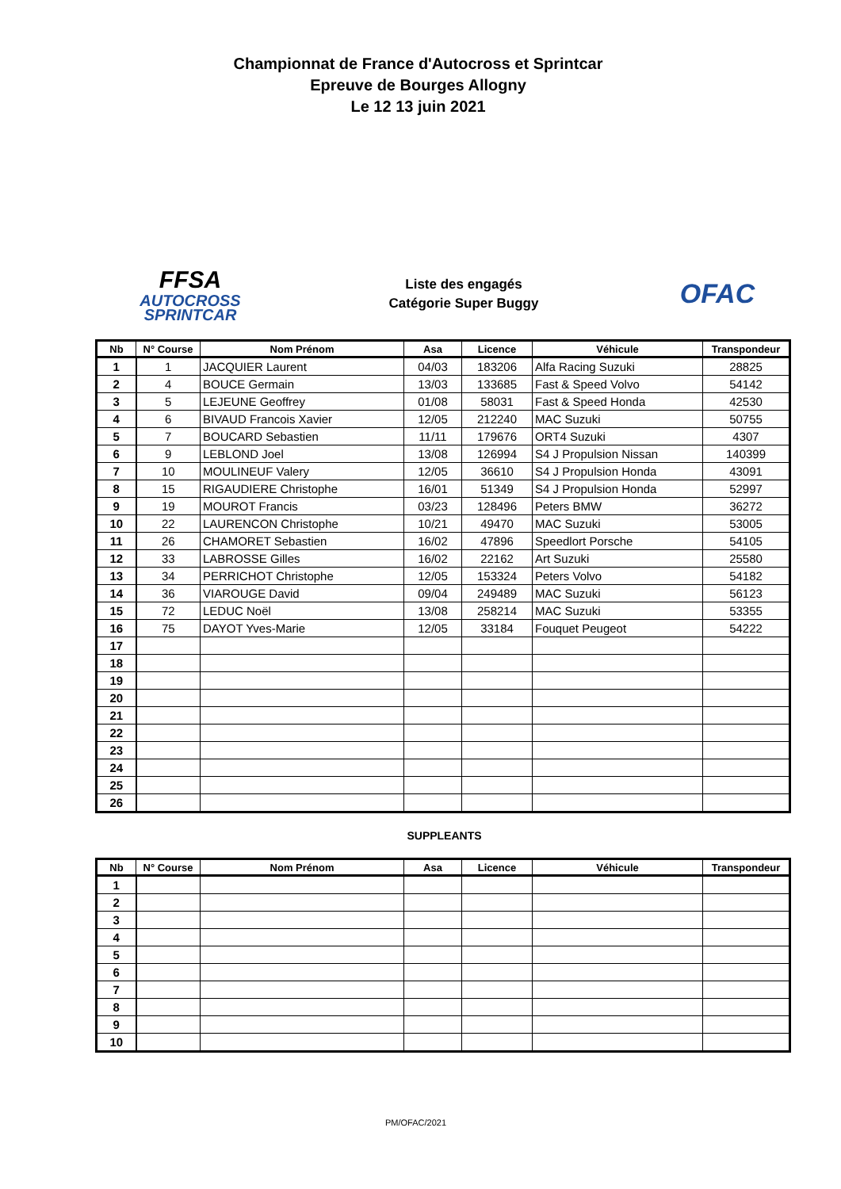Championnat de France d'Autocross et Sprintcar
Epreuve de Bourges Allogny
Le 12 13 juin 2021
FFSA
AUTOCROSS
SPRINTCAR
Liste des engagés
Catégorie Super Buggy
OFAC
| Nb | N° Course | Nom Prénom | Asa | Licence | Véhicule | Transpondeur |
| --- | --- | --- | --- | --- | --- | --- |
| 1 | 1 | JACQUIER Laurent | 04/03 | 183206 | Alfa Racing Suzuki | 28825 |
| 2 | 4 | BOUCE Germain | 13/03 | 133685 | Fast & Speed Volvo | 54142 |
| 3 | 5 | LEJEUNE Geoffrey | 01/08 | 58031 | Fast & Speed Honda | 42530 |
| 4 | 6 | BIVAUD Francois Xavier | 12/05 | 212240 | MAC Suzuki | 50755 |
| 5 | 7 | BOUCARD Sebastien | 11/11 | 179676 | ORT4 Suzuki | 4307 |
| 6 | 9 | LEBLOND Joel | 13/08 | 126994 | S4 J Propulsion Nissan | 140399 |
| 7 | 10 | MOULINEUF Valery | 12/05 | 36610 | S4 J Propulsion Honda | 43091 |
| 8 | 15 | RIGAUDIERE Christophe | 16/01 | 51349 | S4 J Propulsion Honda | 52997 |
| 9 | 19 | MOUROT Francis | 03/23 | 128496 | Peters BMW | 36272 |
| 10 | 22 | LAURENCON Christophe | 10/21 | 49470 | MAC Suzuki | 53005 |
| 11 | 26 | CHAMORET Sebastien | 16/02 | 47896 | Speedlort Porsche | 54105 |
| 12 | 33 | LABROSSE Gilles | 16/02 | 22162 | Art Suzuki | 25580 |
| 13 | 34 | PERRICHOT Christophe | 12/05 | 153324 | Peters Volvo | 54182 |
| 14 | 36 | VIAROUGE David | 09/04 | 249489 | MAC Suzuki | 56123 |
| 15 | 72 | LEDUC Noël | 13/08 | 258214 | MAC Suzuki | 53355 |
| 16 | 75 | DAYOT Yves-Marie | 12/05 | 33184 | Fouquet Peugeot | 54222 |
| 17 | | | | | | |
| 18 | | | | | | |
| 19 | | | | | | |
| 20 | | | | | | |
| 21 | | | | | | |
| 22 | | | | | | |
| 23 | | | | | | |
| 24 | | | | | | |
| 25 | | | | | | |
| 26 | | | | | | |
SUPPLEANTS
| Nb | N° Course | Nom Prénom | Asa | Licence | Véhicule | Transpondeur |
| --- | --- | --- | --- | --- | --- | --- |
| 1 | | | | | | |
| 2 | | | | | | |
| 3 | | | | | | |
| 4 | | | | | | |
| 5 | | | | | | |
| 6 | | | | | | |
| 7 | | | | | | |
| 8 | | | | | | |
| 9 | | | | | | |
| 10 | | | | | | |
PM/OFAC/2021